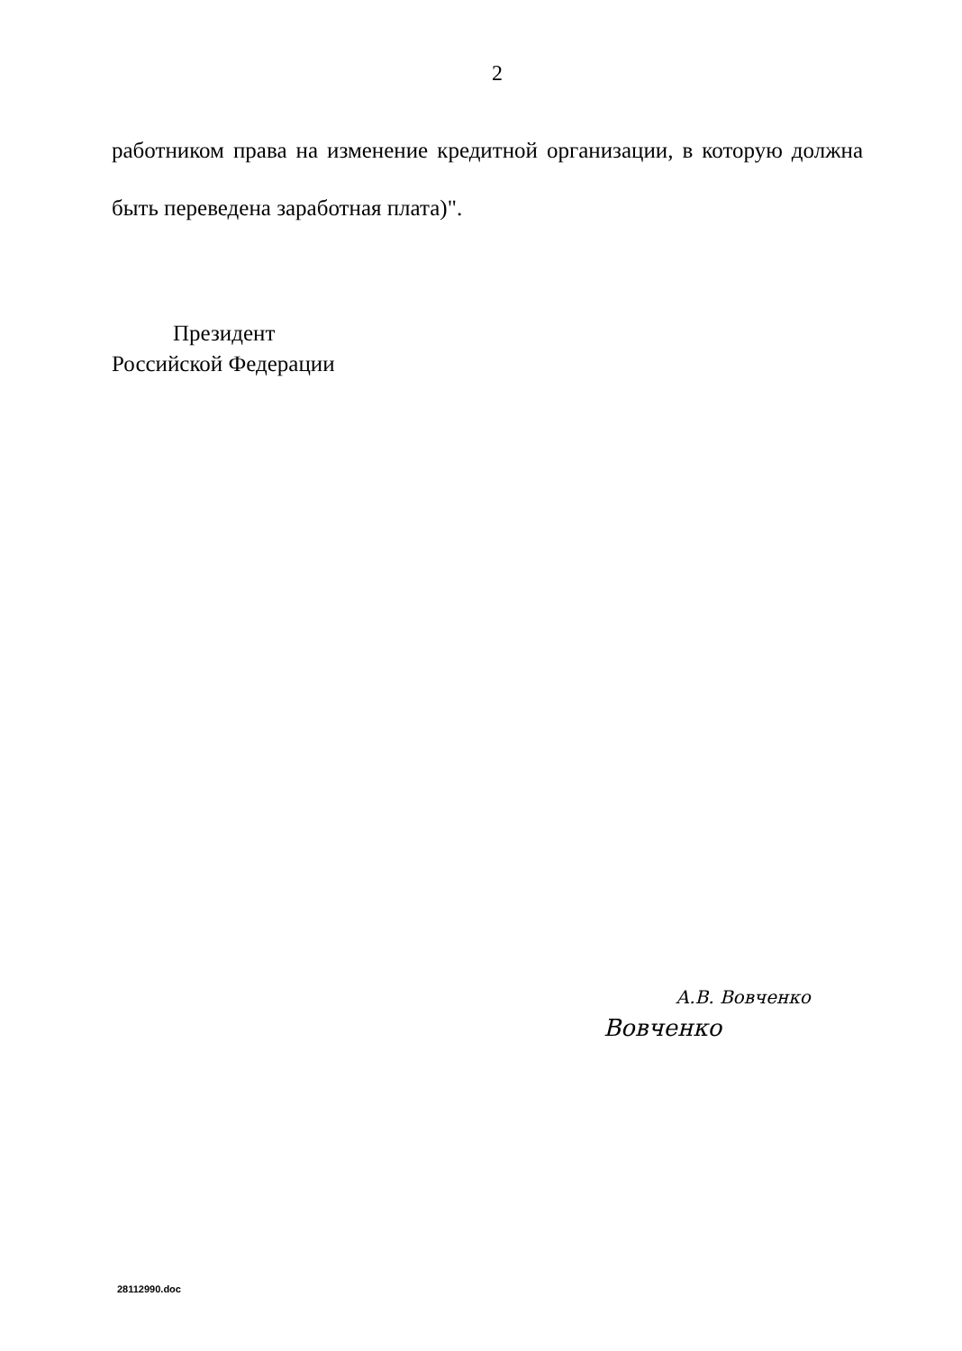2
работником права на изменение кредитной организации, в которую должна быть переведена заработная плата)".
Президент
Российской Федерации
А.В. Вовченко
Вовченко
28112990.doc